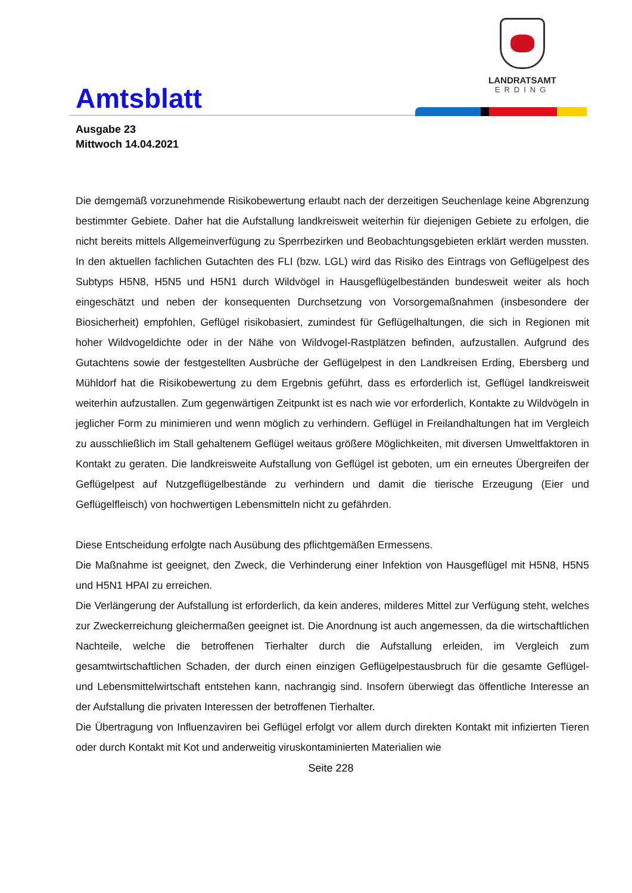Amtsblatt
LANDRATSAMT
ERDING
Ausgabe 23
Mittwoch 14.04.2021
Die demgemäß vorzunehmende Risikobewertung erlaubt nach der derzeitigen Seuchenlage keine Abgrenzung bestimmter Gebiete. Daher hat die Aufstallung landkreisweit weiterhin für diejenigen Gebiete zu erfolgen, die nicht bereits mittels Allgemeinverfügung zu Sperrbezirken und Beobachtungsgebieten erklärt werden mussten. In den aktuellen fachlichen Gutachten des FLI (bzw. LGL) wird das Risiko des Eintrags von Geflügelpest des Subtyps H5N8, H5N5 und H5N1 durch Wildvögel in Hausgeflügelbeständen bundesweit weiter als hoch eingeschätzt und neben der konsequenten Durchsetzung von Vorsorgemaßnahmen (insbesondere der Biosicherheit) empfohlen, Geflügel risikobasiert, zumindest für Geflügelhaltungen, die sich in Regionen mit hoher Wildvogeldichte oder in der Nähe von Wildvogel-Rastplätzen befinden, aufzustallen. Aufgrund des Gutachtens sowie der festgestellten Ausbrüche der Geflügelpest in den Landkreisen Erding, Ebersberg und Mühldorf hat die Risikobewertung zu dem Ergebnis geführt, dass es erforderlich ist, Geflügel landkreisweit weiterhin aufzustallen. Zum gegenwärtigen Zeitpunkt ist es nach wie vor erforderlich, Kontakte zu Wildvögeln in jeglicher Form zu minimieren und wenn möglich zu verhindern. Geflügel in Freilandhaltungen hat im Vergleich zu ausschließlich im Stall gehaltenem Geflügel weitaus größere Möglichkeiten, mit diversen Umweltfaktoren in Kontakt zu geraten. Die landkreisweite Aufstallung von Geflügel ist geboten, um ein erneutes Übergreifen der Geflügelpest auf Nutzgeflügelbestände zu verhindern und damit die tierische Erzeugung (Eier und Geflügelfleisch) von hochwertigen Lebensmitteln nicht zu gefährden.
Diese Entscheidung erfolgte nach Ausübung des pflichtgemäßen Ermessens.
Die Maßnahme ist geeignet, den Zweck, die Verhinderung einer Infektion von Hausgeflügel mit H5N8, H5N5 und H5N1 HPAI zu erreichen.
Die Verlängerung der Aufstallung ist erforderlich, da kein anderes, milderes Mittel zur Verfügung steht, welches zur Zweckerreichung gleichermaßen geeignet ist. Die Anordnung ist auch angemessen, da die wirtschaftlichen Nachteile, welche die betroffenen Tierhalter durch die Aufstallung erleiden, im Vergleich zum gesamtwirtschaftlichen Schaden, der durch einen einzigen Geflügelpestausbruch für die gesamte Geflügel- und Lebensmittelwirtschaft entstehen kann, nachrangig sind. Insofern überwiegt das öffentliche Interesse an der Aufstallung die privaten Interessen der betroffenen Tierhalter.
Die Übertragung von Influenzaviren bei Geflügel erfolgt vor allem durch direkten Kontakt mit infizierten Tieren oder durch Kontakt mit Kot und anderweitig viruskontaminierten Materialien wie
Seite 228